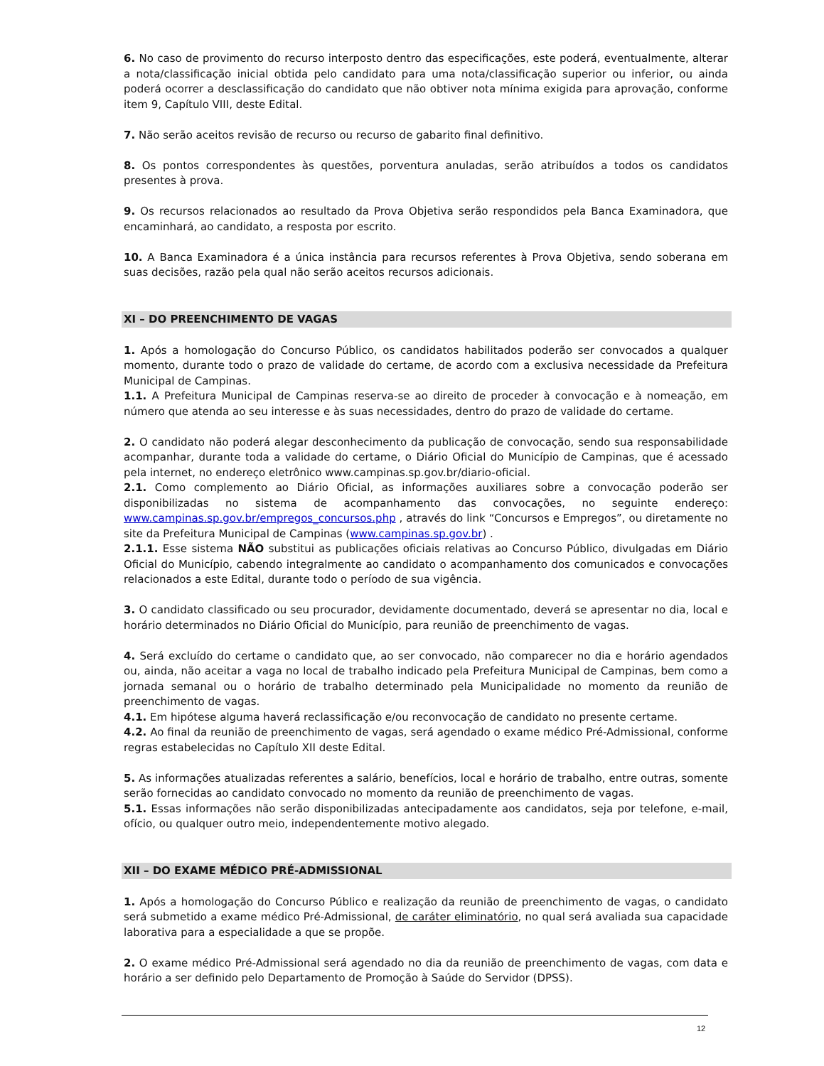6. No caso de provimento do recurso interposto dentro das especificações, este poderá, eventualmente, alterar a nota/classificação inicial obtida pelo candidato para uma nota/classificação superior ou inferior, ou ainda poderá ocorrer a desclassificação do candidato que não obtiver nota mínima exigida para aprovação, conforme item 9, Capítulo VIII, deste Edital.
7. Não serão aceitos revisão de recurso ou recurso de gabarito final definitivo.
8. Os pontos correspondentes às questões, porventura anuladas, serão atribuídos a todos os candidatos presentes à prova.
9. Os recursos relacionados ao resultado da Prova Objetiva serão respondidos pela Banca Examinadora, que encaminhará, ao candidato, a resposta por escrito.
10. A Banca Examinadora é a única instância para recursos referentes à Prova Objetiva, sendo soberana em suas decisões, razão pela qual não serão aceitos recursos adicionais.
XI – DO PREENCHIMENTO DE VAGAS
1. Após a homologação do Concurso Público, os candidatos habilitados poderão ser convocados a qualquer momento, durante todo o prazo de validade do certame, de acordo com a exclusiva necessidade da Prefeitura Municipal de Campinas.
1.1. A Prefeitura Municipal de Campinas reserva-se ao direito de proceder à convocação e à nomeação, em número que atenda ao seu interesse e às suas necessidades, dentro do prazo de validade do certame.
2. O candidato não poderá alegar desconhecimento da publicação de convocação, sendo sua responsabilidade acompanhar, durante toda a validade do certame, o Diário Oficial do Município de Campinas, que é acessado pela internet, no endereço eletrônico www.campinas.sp.gov.br/diario-oficial.
2.1. Como complemento ao Diário Oficial, as informações auxiliares sobre a convocação poderão ser disponibilizadas no sistema de acompanhamento das convocações, no seguinte endereço: www.campinas.sp.gov.br/empregos_concursos.php , através do link “Concursos e Empregos”, ou diretamente no site da Prefeitura Municipal de Campinas (www.campinas.sp.gov.br) .
2.1.1. Esse sistema NÃO substitui as publicações oficiais relativas ao Concurso Público, divulgadas em Diário Oficial do Município, cabendo integralmente ao candidato o acompanhamento dos comunicados e convocações relacionados a este Edital, durante todo o período de sua vigência.
3. O candidato classificado ou seu procurador, devidamente documentado, deverá se apresentar no dia, local e horário determinados no Diário Oficial do Município, para reunião de preenchimento de vagas.
4. Será excluído do certame o candidato que, ao ser convocado, não comparecer no dia e horário agendados ou, ainda, não aceitar a vaga no local de trabalho indicado pela Prefeitura Municipal de Campinas, bem como a jornada semanal ou o horário de trabalho determinado pela Municipalidade no momento da reunião de preenchimento de vagas.
4.1. Em hipótese alguma haverá reclassificação e/ou reconvocação de candidato no presente certame.
4.2. Ao final da reunião de preenchimento de vagas, será agendado o exame médico Pré-Admissional, conforme regras estabelecidas no Capítulo XII deste Edital.
5. As informações atualizadas referentes a salário, benefícios, local e horário de trabalho, entre outras, somente serão fornecidas ao candidato convocado no momento da reunião de preenchimento de vagas.
5.1. Essas informações não serão disponibilizadas antecipadamente aos candidatos, seja por telefone, e-mail, ofício, ou qualquer outro meio, independentemente motivo alegado.
XII – DO EXAME MÉDICO PRÉ-ADMISSIONAL
1. Após a homologação do Concurso Público e realização da reunião de preenchimento de vagas, o candidato será submetido a exame médico Pré-Admissional, de caráter eliminatório, no qual será avaliada sua capacidade laborativa para a especialidade a que se propõe.
2. O exame médico Pré-Admissional será agendado no dia da reunião de preenchimento de vagas, com data e horário a ser definido pelo Departamento de Promoção à Saúde do Servidor (DPSS).
12